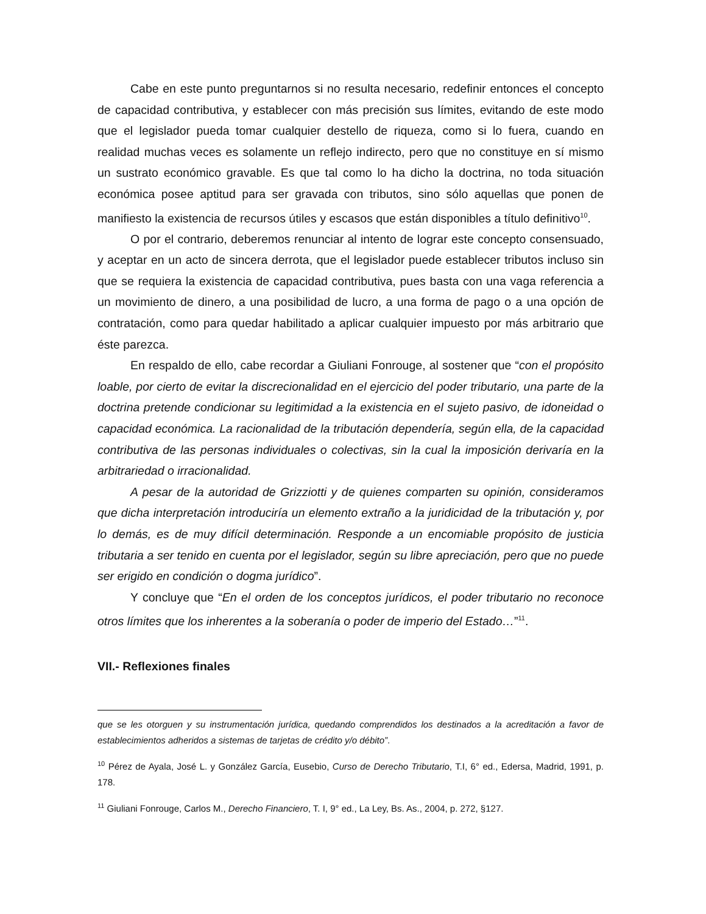Cabe en este punto preguntarnos si no resulta necesario, redefinir entonces el concepto de capacidad contributiva, y establecer con más precisión sus límites, evitando de este modo que el legislador pueda tomar cualquier destello de riqueza, como si lo fuera, cuando en realidad muchas veces es solamente un reflejo indirecto, pero que no constituye en sí mismo un sustrato económico gravable. Es que tal como lo ha dicho la doctrina, no toda situación económica posee aptitud para ser gravada con tributos, sino sólo aquellas que ponen de manifiesto la existencia de recursos útiles y escasos que están disponibles a título definitivo<sup>10</sup>.
O por el contrario, deberemos renunciar al intento de lograr este concepto consensuado, y aceptar en un acto de sincera derrota, que el legislador puede establecer tributos incluso sin que se requiera la existencia de capacidad contributiva, pues basta con una vaga referencia a un movimiento de dinero, a una posibilidad de lucro, a una forma de pago o a una opción de contratación, como para quedar habilitado a aplicar cualquier impuesto por más arbitrario que éste parezca.
En respaldo de ello, cabe recordar a Giuliani Fonrouge, al sostener que “con el propósito loable, por cierto de evitar la discrecionalidad en el ejercicio del poder tributario, una parte de la doctrina pretende condicionar su legitimidad a la existencia en el sujeto pasivo, de idoneidad o capacidad económica. La racionalidad de la tributación dependería, según ella, de la capacidad contributiva de las personas individuales o colectivas, sin la cual la imposición derivaría en la arbitrariedad o irracionalidad.
A pesar de la autoridad de Grizziotti y de quienes comparten su opinión, consideramos que dicha interpretación introduciría un elemento extraño a la juridicidad de la tributación y, por lo demás, es de muy difícil determinación. Responde a un encomiable propósito de justicia tributaria a ser tenido en cuenta por el legislador, según su libre apreciación, pero que no puede ser erigido en condición o dogma jurídico”.
Y concluye que “En el orden de los conceptos jurídicos, el poder tributario no reconoce otros límites que los inherentes a la soberanía o poder de imperio del Estado…”<sup>11</sup>.
VII.- Reflexiones finales
que se les otorguen y su instrumentación jurídica, quedando comprendidos los destinados a la acreditación a favor de establecimientos adheridos a sistemas de tarjetas de crédito y/o débito”.
<sup>10</sup> Pérez de Ayala, José L. y González García, Eusebio, Curso de Derecho Tributario, T.I, 6° ed., Edersa, Madrid, 1991, p. 178.
<sup>11</sup> Giuliani Fonrouge, Carlos M., Derecho Financiero, T. I, 9° ed., La Ley, Bs. As., 2004, p. 272, §127.